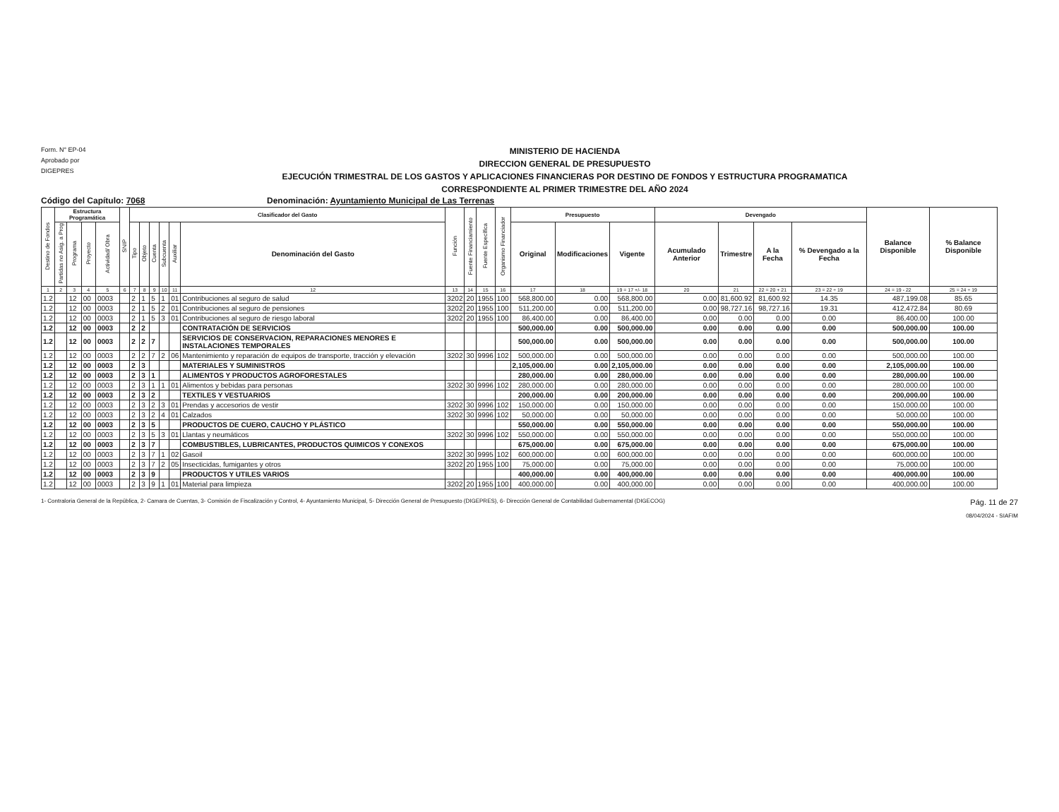Form. N° EP-04
Aprobado por
DIGEPRES
MINISTERIO DE HACIENDA
DIRECCION GENERAL DE PRESUPUESTO
EJECUCIÓN TRIMESTRAL DE LOS GASTOS Y APLICACIONES FINANCIERAS POR DESTINO DE FONDOS Y ESTRUCTURA PROGRAMATICA
CORRESPONDIENTE AL PRIMER TRIMESTRE DEL AÑO 2024
Código del Capítulo: 7068 Denominación: Ayuntamiento Municipal de Las Terrenas
| Destino de Fondos | Estructura Programática | | | | SNIP | Clasificador del Gasto | | | | | | Función | Fuente Financiamiento | Fuente Específica | Organismo Financiador | Presupuesto | | | Devengado | | | | Balance Disponible | % Balance Disponible |
| --- | --- | --- | --- | --- | --- | --- | --- | --- | --- | --- | --- | --- | --- | --- | --- | --- | --- | --- | --- | --- | --- | --- | --- | --- |
| | Partidas no Asig. a Prog | Programa | Proyecto | Actividad/ Obra | | Tipo | Objeto | Cuenta | Subcuenta | Auxiliar | Denominación del Gasto | | | | | Original | Modificaciones | Vigente | Acumulado Anterior | Trimestre | A la Fecha | % Devengado a la Fecha | | |
| 1 | 2 | 3 | 4 | 5 | 6 | 7 | 8 | 9 | 10 | 11 | 12 | 13 | 14 | 15 | 16 | 17 | 18 | 19 = 17 +/- 18 | 20 | 21 | 22 = 20 + 21 | 23 = 22 ÷ 19 | 24 = 19 - 22 | 25 = 24 ÷ 19 |
| 1.2 | | 12 | 00 | 0003 | | 2 | 1 | 5 | 1 | 01 | Contribuciones al seguro de salud | 3202 | 20 | 1955 | 100 | 568,800.00 | 0.00 | 568,800.00 | 0.00 | 81,600.92 | 81,600.92 | 14.35 | 487,199.08 | 85.65 |
| 1.2 | | 12 | 00 | 0003 | | 2 | 1 | 5 | 2 | 01 | Contribuciones al seguro de pensiones | 3202 | 20 | 1955 | 100 | 511,200.00 | 0.00 | 511,200.00 | 0.00 | 98,727.16 | 98,727.16 | 19.31 | 412,472.84 | 80.69 |
| 1.2 | | 12 | 00 | 0003 | | 2 | 1 | 5 | 3 | 01 | Contribuciones al seguro de riesgo laboral | 3202 | 20 | 1955 | 100 | 86,400.00 | 0.00 | 86,400.00 | 0.00 | 0.00 | 0.00 | 0.00 | 86,400.00 | 100.00 |
| 1.2 | | 12 | 00 | 0003 | | 2 | 2 | | | | CONTRATACIÓN DE SERVICIOS | | | | | 500,000.00 | 0.00 | 500,000.00 | 0.00 | 0.00 | 0.00 | 0.00 | 500,000.00 | 100.00 |
| 1.2 | | 12 | 00 | 0003 | | 2 | 2 | 7 | | | SERVICIOS DE CONSERVACION, REPARACIONES MENORES E INSTALACIONES TEMPORALES | | | | | 500,000.00 | 0.00 | 500,000.00 | 0.00 | 0.00 | 0.00 | 0.00 | 500,000.00 | 100.00 |
| 1.2 | | 12 | 00 | 0003 | | 2 | 2 | 7 | 2 | 06 | Mantenimiento y reparación de equipos de transporte, tracción y elevación | 3202 | 30 | 9996 | 102 | 500,000.00 | 0.00 | 500,000.00 | 0.00 | 0.00 | 0.00 | 0.00 | 500,000.00 | 100.00 |
| 1.2 | | 12 | 00 | 0003 | | 2 | 3 | | | | MATERIALES Y SUMINISTROS | | | | | 2,105,000.00 | 0.00 | 2,105,000.00 | 0.00 | 0.00 | 0.00 | 0.00 | 2,105,000.00 | 100.00 |
| 1.2 | | 12 | 00 | 0003 | | 2 | 3 | 1 | | | ALIMENTOS Y PRODUCTOS AGROFORESTALES | | | | | 280,000.00 | 0.00 | 280,000.00 | 0.00 | 0.00 | 0.00 | 0.00 | 280,000.00 | 100.00 |
| 1.2 | | 12 | 00 | 0003 | | 2 | 3 | 1 | 1 | 01 | Alimentos y bebidas para personas | 3202 | 30 | 9996 | 102 | 280,000.00 | 0.00 | 280,000.00 | 0.00 | 0.00 | 0.00 | 0.00 | 280,000.00 | 100.00 |
| 1.2 | | 12 | 00 | 0003 | | 2 | 3 | 2 | | | TEXTILES Y VESTUARIOS | | | | | 200,000.00 | 0.00 | 200,000.00 | 0.00 | 0.00 | 0.00 | 0.00 | 200,000.00 | 100.00 |
| 1.2 | | 12 | 00 | 0003 | | 2 | 3 | 2 | 3 | 01 | Prendas y accesorios de vestir | 3202 | 30 | 9996 | 102 | 150,000.00 | 0.00 | 150,000.00 | 0.00 | 0.00 | 0.00 | 0.00 | 150,000.00 | 100.00 |
| 1.2 | | 12 | 00 | 0003 | | 2 | 3 | 2 | 4 | 01 | Calzados | 3202 | 30 | 9996 | 102 | 50,000.00 | 0.00 | 50,000.00 | 0.00 | 0.00 | 0.00 | 0.00 | 50,000.00 | 100.00 |
| 1.2 | | 12 | 00 | 0003 | | 2 | 3 | 5 | | | PRODUCTOS DE CUERO, CAUCHO Y PLÁSTICO | | | | | 550,000.00 | 0.00 | 550,000.00 | 0.00 | 0.00 | 0.00 | 0.00 | 550,000.00 | 100.00 |
| 1.2 | | 12 | 00 | 0003 | | 2 | 3 | 5 | 3 | 01 | Llantas y neumáticos | 3202 | 30 | 9996 | 102 | 550,000.00 | 0.00 | 550,000.00 | 0.00 | 0.00 | 0.00 | 0.00 | 550,000.00 | 100.00 |
| 1.2 | | 12 | 00 | 0003 | | 2 | 3 | 7 | | | COMBUSTIBLES, LUBRICANTES, PRODUCTOS QUIMICOS Y CONEXOS | | | | | 675,000.00 | 0.00 | 675,000.00 | 0.00 | 0.00 | 0.00 | 0.00 | 675,000.00 | 100.00 |
| 1.2 | | 12 | 00 | 0003 | | 2 | 3 | 7 | 1 | 02 | Gasoil | 3202 | 30 | 9995 | 102 | 600,000.00 | 0.00 | 600,000.00 | 0.00 | 0.00 | 0.00 | 0.00 | 600,000.00 | 100.00 |
| 1.2 | | 12 | 00 | 0003 | | 2 | 3 | 7 | 2 | 05 | Insecticidas, fumigantes y otros | 3202 | 20 | 1955 | 100 | 75,000.00 | 0.00 | 75,000.00 | 0.00 | 0.00 | 0.00 | 0.00 | 75,000.00 | 100.00 |
| 1.2 | | 12 | 00 | 0003 | | 2 | 3 | 9 | | | PRODUCTOS Y UTILES VARIOS | | | | | 400,000.00 | 0.00 | 400,000.00 | 0.00 | 0.00 | 0.00 | 0.00 | 400,000.00 | 100.00 |
| 1.2 | | 12 | 00 | 0003 | | 2 | 3 | 9 | 1 | 01 | Material para limpieza | 3202 | 20 | 1955 | 100 | 400,000.00 | 0.00 | 400,000.00 | 0.00 | 0.00 | 0.00 | 0.00 | 400,000.00 | 100.00 |
1- Contraloria General de la República, 2- Camara de Cuentas, 3- Comisión de Fiscalización y Control, 4- Ayuntamiento Municipal, 5- Dirección General de Presupuesto (DIGEPRES), 6- Dirección General de Contabilidad Gubernamental (DIGECOG)
Pág. 11 de 27
08/04/2024 - SIAFIM